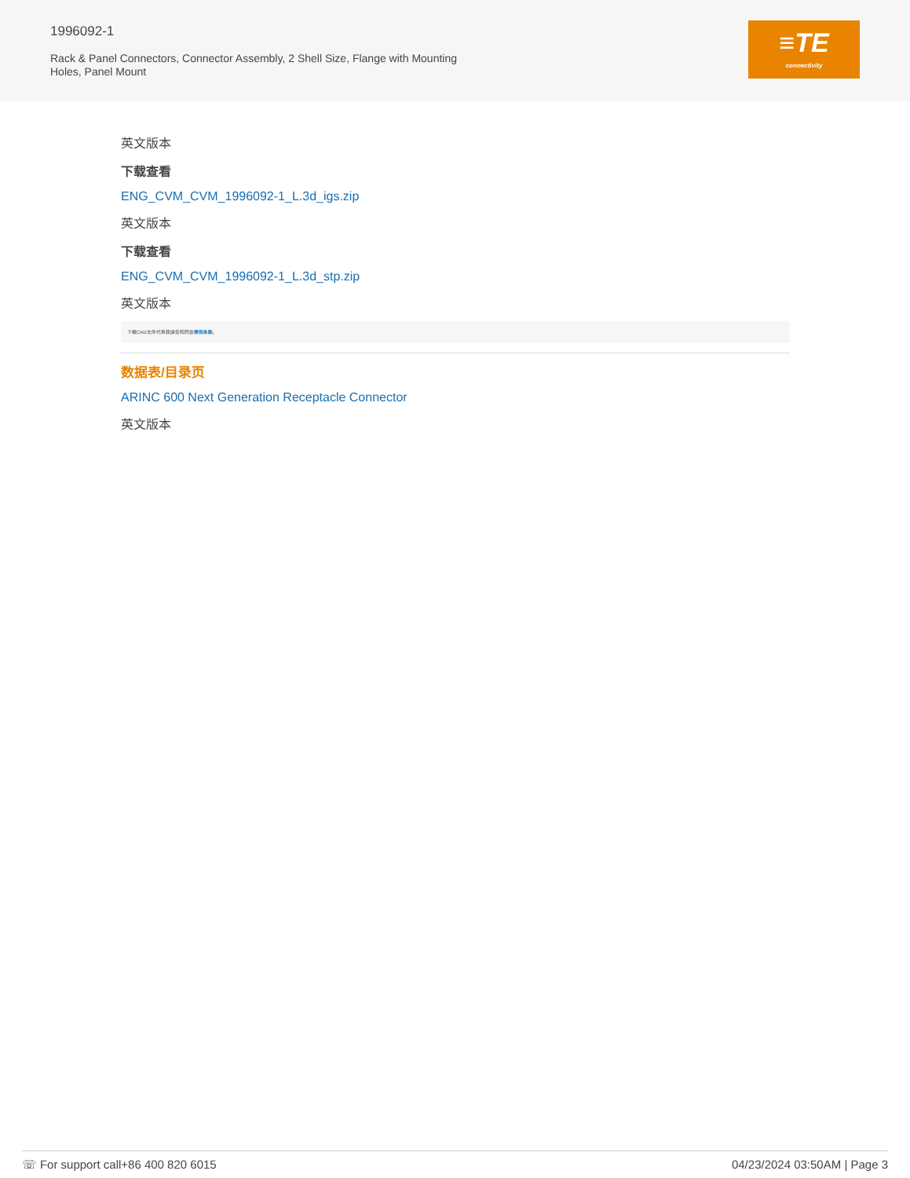1996092-1
Rack & Panel Connectors, Connector Assembly, 2 Shell Size, Flange with Mounting Holes, Panel Mount
≡TE
connectivity
英文版本
下载查看
ENG_CVM_CVM_1996092-1_L.3d_igs.zip
英文版本
下载查看
ENG_CVM_CVM_1996092-1_L.3d_stp.zip
英文版本
下载CAD文件代表我接受和同意使用条款。
数据表/目录页
ARINC 600 Next Generation Receptacle Connector
英文版本
☏ For support call+86 400 820 6015 04/23/2024 03:50AM | Page 3